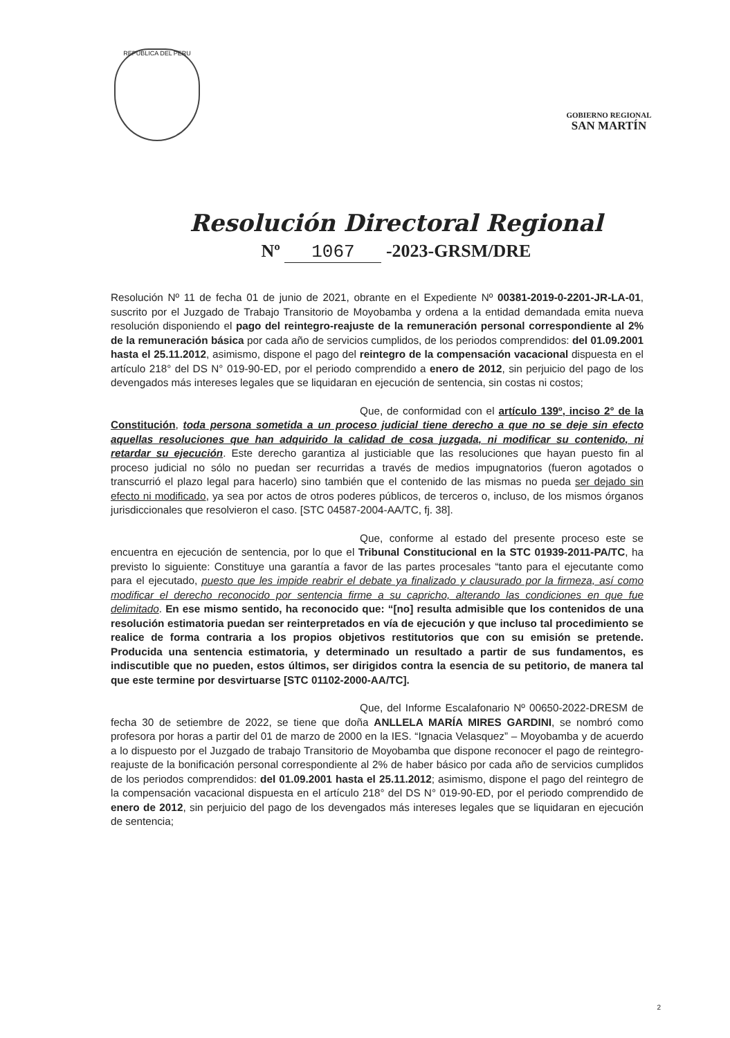REPUBLICA DEL PERU
GOBIERNO REGIONAL
SAN MARTÍN
Resolución Directoral Regional
Nº 1067 -2023-GRSM/DRE
Resolución Nº 11 de fecha 01 de junio de 2021, obrante en el Expediente Nº 00381-2019-0-2201-JR-LA-01, suscrito por el Juzgado de Trabajo Transitorio de Moyobamba y ordena a la entidad demandada emita nueva resolución disponiendo el pago del reintegro-reajuste de la remuneración personal correspondiente al 2% de la remuneración básica por cada año de servicios cumplidos, de los periodos comprendidos: del 01.09.2001 hasta el 25.11.2012, asimismo, dispone el pago del reintegro de la compensación vacacional dispuesta en el artículo 218° del DS N° 019-90-ED, por el periodo comprendido a enero de 2012, sin perjuicio del pago de los devengados más intereses legales que se liquidaran en ejecución de sentencia, sin costas ni costos;
Que, de conformidad con el artículo 139º, inciso 2° de la Constitución, toda persona sometida a un proceso judicial tiene derecho a que no se deje sin efecto aquellas resoluciones que han adquirido la calidad de cosa juzgada, ni modificar su contenido, ni retardar su ejecución. Este derecho garantiza al justiciable que las resoluciones que hayan puesto fin al proceso judicial no sólo no puedan ser recurridas a través de medios impugnatorios (fueron agotados o transcurrió el plazo legal para hacerlo) sino también que el contenido de las mismas no pueda ser dejado sin efecto ni modificado, ya sea por actos de otros poderes públicos, de terceros o, incluso, de los mismos órganos jurisdiccionales que resolvieron el caso. [STC 04587-2004-AA/TC, fj. 38].
Que, conforme al estado del presente proceso este se encuentra en ejecución de sentencia, por lo que el Tribunal Constitucional en la STC 01939-2011-PA/TC, ha previsto lo siguiente: Constituye una garantía a favor de las partes procesales “tanto para el ejecutante como para el ejecutado, puesto que les impide reabrir el debate ya finalizado y clausurado por la firmeza, así como modificar el derecho reconocido por sentencia firme a su capricho, alterando las condiciones en que fue delimitado. En ese mismo sentido, ha reconocido que: “[no] resulta admisible que los contenidos de una resolución estimatoria puedan ser reinterpretados en vía de ejecución y que incluso tal procedimiento se realice de forma contraria a los propios objetivos restitutorios que con su emisión se pretende. Producida una sentencia estimatoria, y determinado un resultado a partir de sus fundamentos, es indiscutible que no pueden, estos últimos, ser dirigidos contra la esencia de su petitorio, de manera tal que este termine por desvirtuarse [STC 01102-2000-AA/TC].
Que, del Informe Escalafonario Nº 00650-2022-DRESM de fecha 30 de setiembre de 2022, se tiene que doña ANLLELA MARÍA MIRES GARDINI, se nombró como profesora por horas a partir del 01 de marzo de 2000 en la IES. “Ignacia Velasquez” – Moyobamba y de acuerdo a lo dispuesto por el Juzgado de trabajo Transitorio de Moyobamba que dispone reconocer el pago de reintegro-reajuste de la bonificación personal correspondiente al 2% de haber básico por cada año de servicios cumplidos de los periodos comprendidos: del 01.09.2001 hasta el 25.11.2012; asimismo, dispone el pago del reintegro de la compensación vacacional dispuesta en el artículo 218° del DS N° 019-90-ED, por el periodo comprendido de enero de 2012, sin perjuicio del pago de los devengados más intereses legales que se liquidaran en ejecución de sentencia;
2